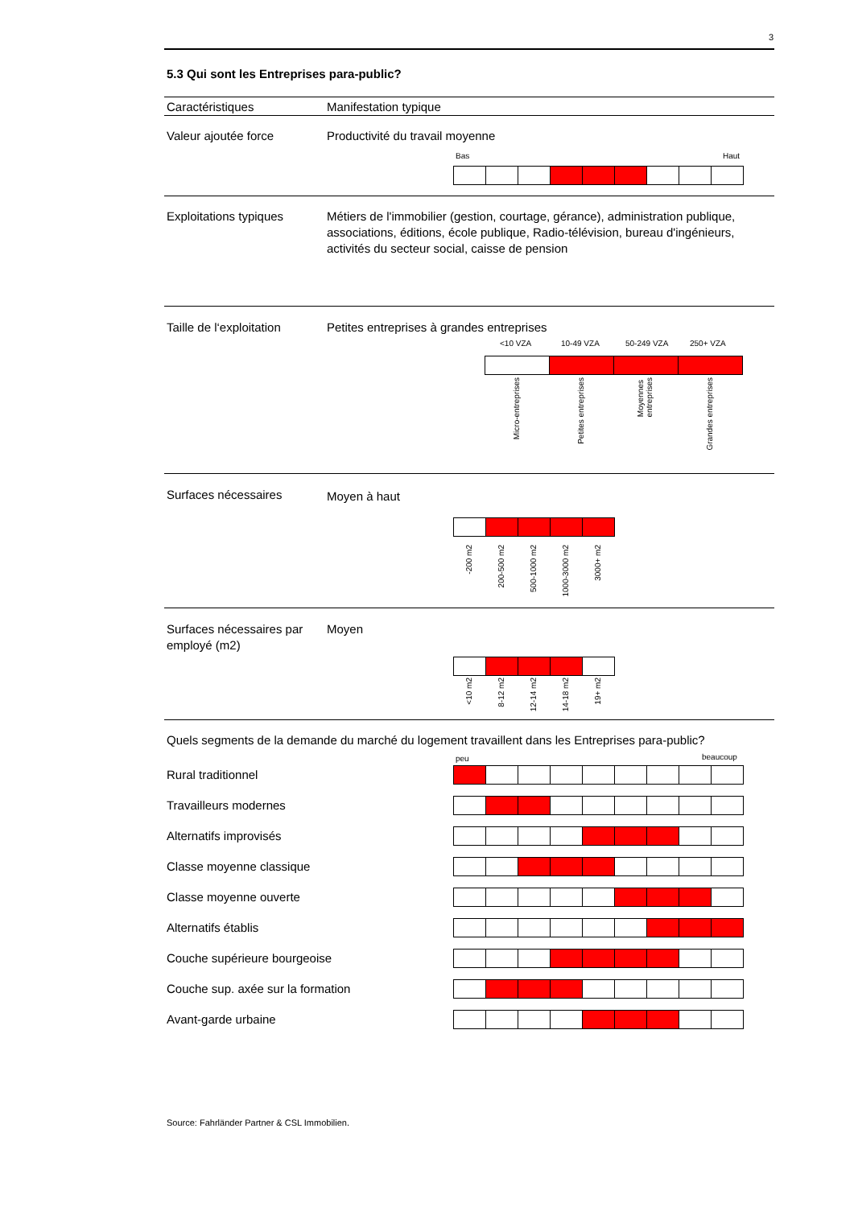3
5.3 Qui sont les Entreprises para-public?
Caractéristiques Manifestation typique
Valeur ajoutée force Productivité du travail moyenne
Bas Haut
Exploitations typiques
Métiers de l'immobilier (gestion, courtage, gérance), administration publique, associations, éditions, école publique, Radio-télévision, bureau d'ingénieurs, activités du secteur social, caisse de pension
Taille de l‘exploitation
Petites entreprises à grandes entreprises
<10 VZA 10-49 VZA 50-249 VZA 250+ VZA
Micro-entreprises Petites entreprises
Moyennes
entreprises
Grandes entreprises
Surfaces nécessaires Moyen à haut
-200 m2 200-500 m2 500-1000 m2 1000-3000 m2 3000+ m2
Surfaces nécessaires par employé (m2)
Moyen
<10 m2 8-12 m2 12-14 m2 14-18 m2 19+ m2
Quels segments de la demande du marché du logement travaillent dans les Entreprises para-public?
peu beaucoup
Rural traditionnel
Travailleurs modernes
Alternatifs improvisés
Classe moyenne classique
Classe moyenne ouverte
Alternatifs établis
Couche supérieure bourgeoise
Couche sup. axée sur la formation
Avant-garde urbaine
Source: Fahrländer Partner & CSL Immobilien.